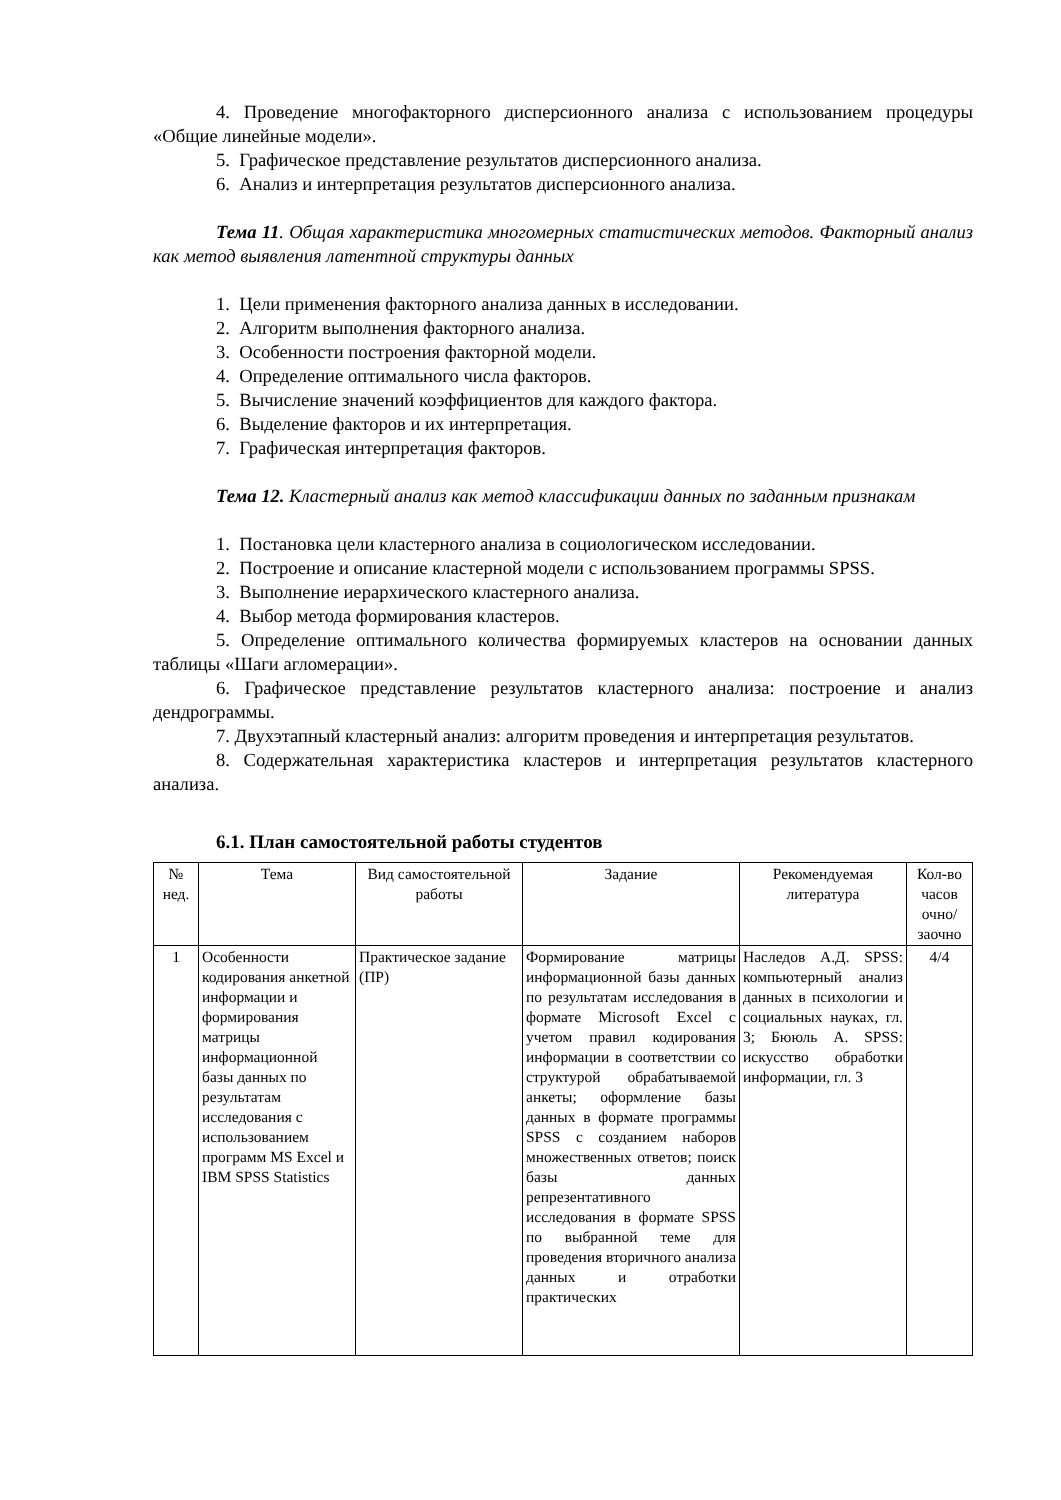4. Проведение многофакторного дисперсионного анализа с использованием процедуры «Общие линейные модели».
5. Графическое представление результатов дисперсионного анализа.
6. Анализ и интерпретация результатов дисперсионного анализа.
Тема 11. Общая характеристика многомерных статистических методов. Факторный анализ как метод выявления латентной структуры данных
1. Цели применения факторного анализа данных в исследовании.
2. Алгоритм выполнения факторного анализа.
3. Особенности построения факторной модели.
4. Определение оптимального числа факторов.
5. Вычисление значений коэффициентов для каждого фактора.
6. Выделение факторов и их интерпретация.
7. Графическая интерпретация факторов.
Тема 12. Кластерный анализ как метод классификации данных по заданным признакам
1. Постановка цели кластерного анализа в социологическом исследовании.
2. Построение и описание кластерной модели с использованием программы SPSS.
3. Выполнение иерархического кластерного анализа.
4. Выбор метода формирования кластеров.
5. Определение оптимального количества формируемых кластеров на основании данных таблицы «Шаги агломерации».
6. Графическое представление результатов кластерного анализа: построение и анализ дендрограммы.
7. Двухэтапный кластерный анализ: алгоритм проведения и интерпретация результатов.
8. Содержательная характеристика кластеров и интерпретация результатов кластерного анализа.
6.1. План самостоятельной работы студентов
| № нед. | Тема | Вид самостоятельной работы | Задание | Рекомендуемая литература | Кол-во часов очно/ заочно |
| --- | --- | --- | --- | --- | --- |
| 1 | Особенности кодирования анкетной информации и формирования матрицы информационной базы данных по результатам исследования с использованием программ MS Excel и IBM SPSS Statistics | Практическое задание (ПР) | Формирование матрицы информационной базы данных по результатам исследования в формате Microsoft Excel с учетом правил кодирования информации в соответствии со структурой обрабатываемой анкеты; оформление базы данных в формате программы SPSS с созданием наборов множественных ответов; поиск базы данных репрезентативного исследования в формате SPSS по выбранной теме для проведения вторичного анализа данных и отработки практических | Наследов А.Д. SPSS: компьютерный анализ данных в психологии и социальных науках, гл. 3; Бююль А. SPSS: искусство обработки информации, гл. 3 | 4/4 |